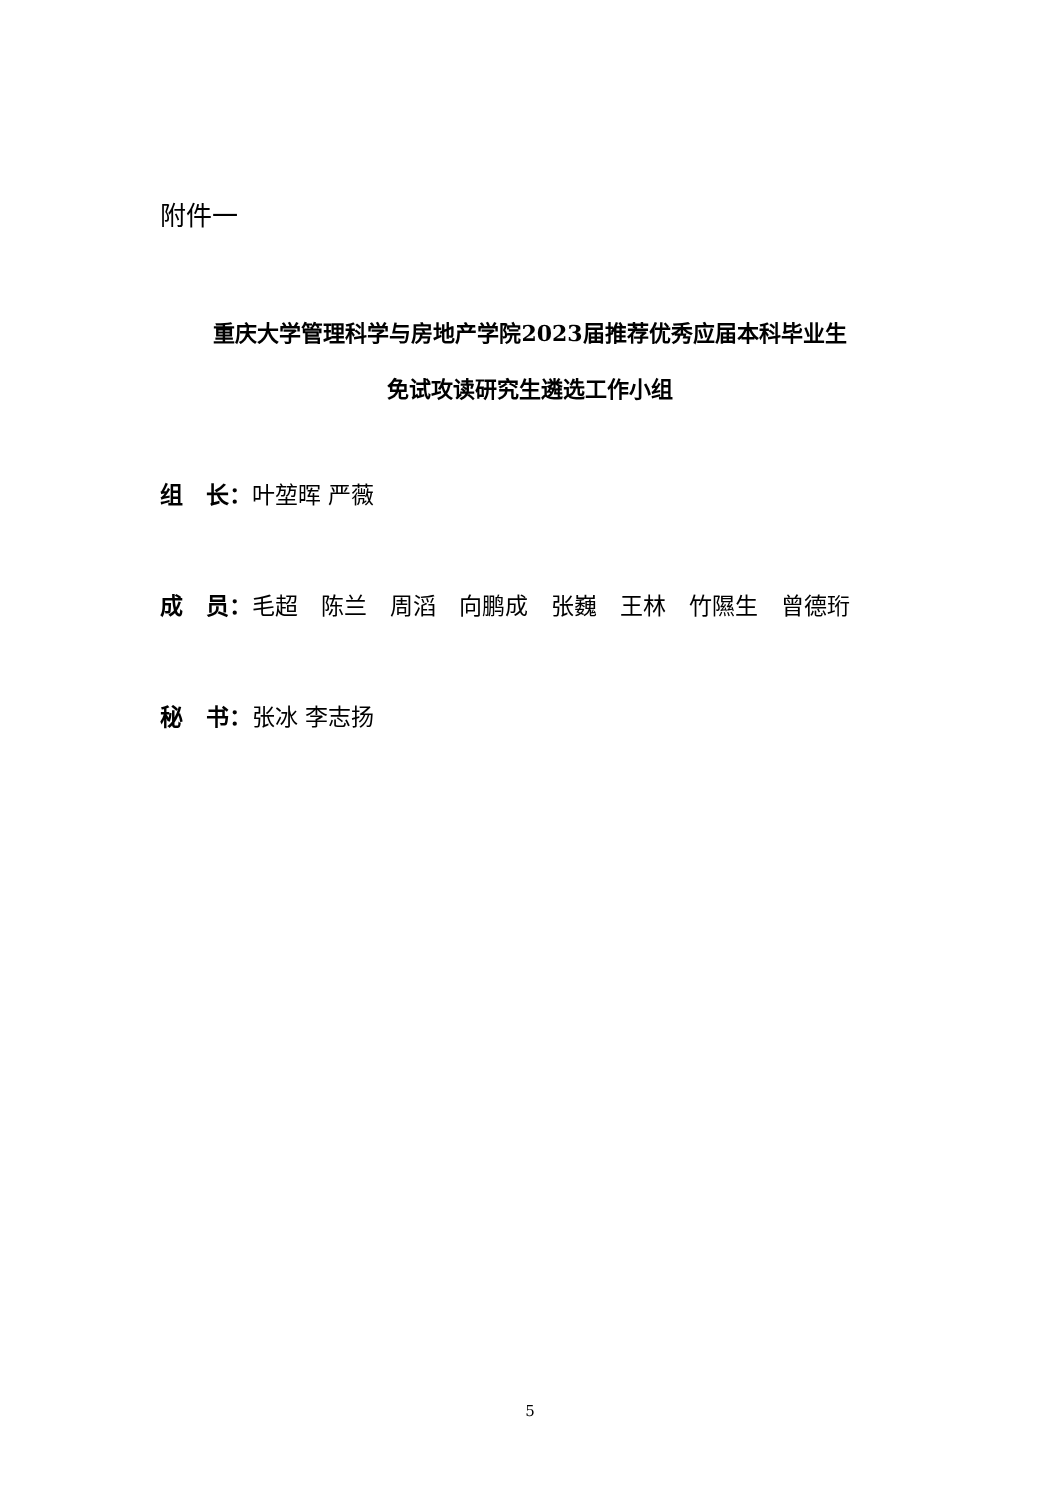附件一
重庆大学管理科学与房地产学院2023届推荐优秀应届本科毕业生
免试攻读研究生遴选工作小组
组　长：叶堃晖 严薇
成　员：毛超　陈兰　周滔　向鹏成　张巍　王林　竹隰生　曾德珩
秘　书：张冰 李志扬
5